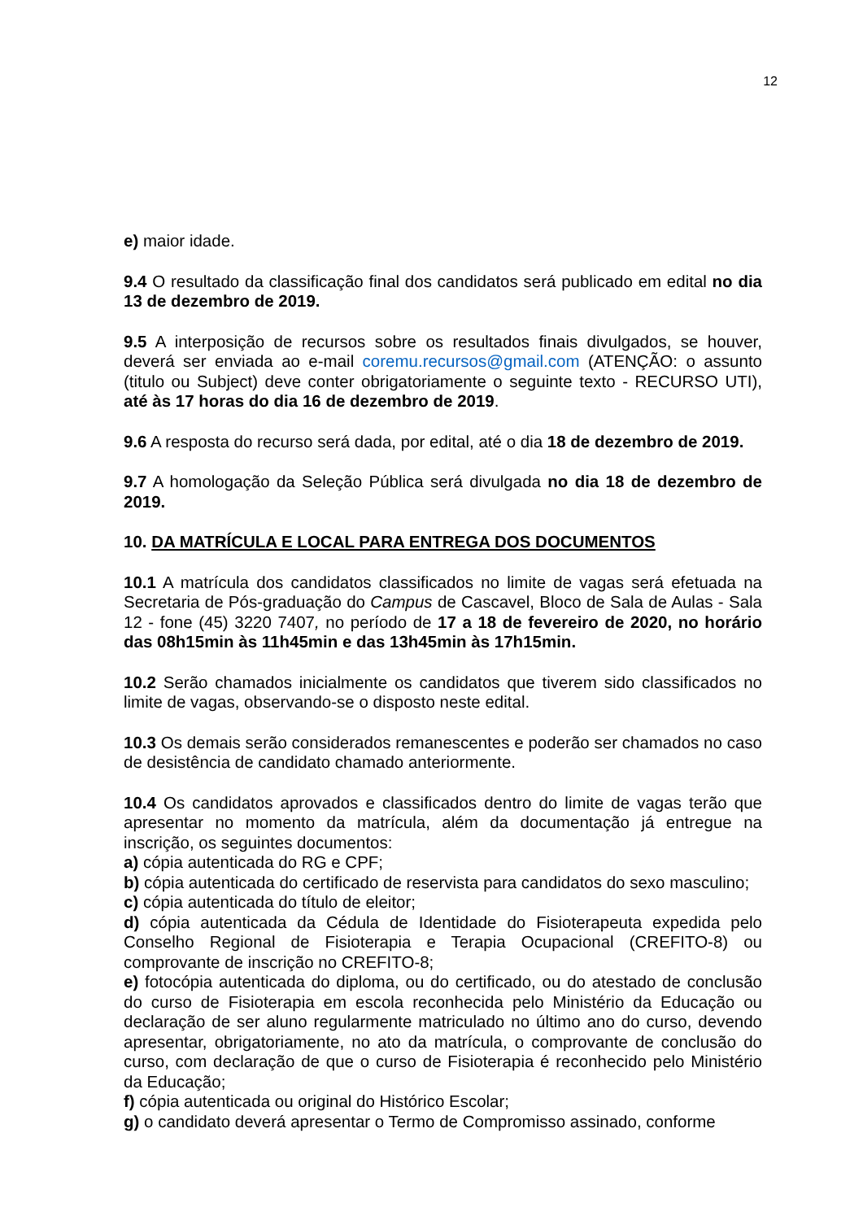12
e) maior idade.
9.4 O resultado da classificação final dos candidatos será publicado em edital no dia 13 de dezembro de 2019.
9.5 A interposição de recursos sobre os resultados finais divulgados, se houver, deverá ser enviada ao e-mail coremu.recursos@gmail.com (ATENÇÃO: o assunto (titulo ou Subject) deve conter obrigatoriamente o seguinte texto - RECURSO UTI), até às 17 horas do dia 16 de dezembro de 2019.
9.6 A resposta do recurso será dada, por edital, até o dia 18 de dezembro de 2019.
9.7 A homologação da Seleção Pública será divulgada no dia 18 de dezembro de 2019.
10. DA MATRÍCULA E LOCAL PARA ENTREGA DOS DOCUMENTOS
10.1 A matrícula dos candidatos classificados no limite de vagas será efetuada na Secretaria de Pós-graduação do Campus de Cascavel, Bloco de Sala de Aulas - Sala 12 - fone (45) 3220 7407, no período de 17 a 18 de fevereiro de 2020, no horário das 08h15min às 11h45min e das 13h45min às 17h15min.
10.2 Serão chamados inicialmente os candidatos que tiverem sido classificados no limite de vagas, observando-se o disposto neste edital.
10.3 Os demais serão considerados remanescentes e poderão ser chamados no caso de desistência de candidato chamado anteriormente.
10.4 Os candidatos aprovados e classificados dentro do limite de vagas terão que apresentar no momento da matrícula, além da documentação já entregue na inscrição, os seguintes documentos:
a) cópia autenticada do RG e CPF;
b) cópia autenticada do certificado de reservista para candidatos do sexo masculino;
c) cópia autenticada do título de eleitor;
d) cópia autenticada da Cédula de Identidade do Fisioterapeuta expedida pelo Conselho Regional de Fisioterapia e Terapia Ocupacional (CREFITO-8) ou comprovante de inscrição no CREFITO-8;
e) fotocópia autenticada do diploma, ou do certificado, ou do atestado de conclusão do curso de Fisioterapia em escola reconhecida pelo Ministério da Educação ou declaração de ser aluno regularmente matriculado no último ano do curso, devendo apresentar, obrigatoriamente, no ato da matrícula, o comprovante de conclusão do curso, com declaração de que o curso de Fisioterapia é reconhecido pelo Ministério da Educação;
f) cópia autenticada ou original do Histórico Escolar;
g) o candidato deverá apresentar o Termo de Compromisso assinado, conforme